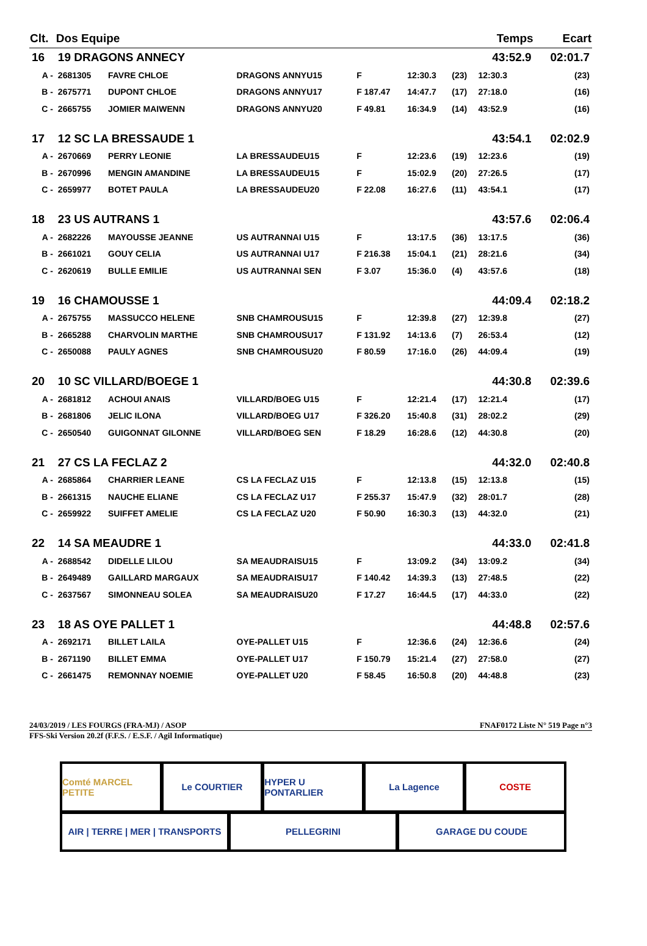| Clt. | Dos Equipe | | | | | | Temps | | Ecart |
| --- | --- | --- | --- | --- | --- | --- | --- | --- | --- |
| 16 | 19 DRAGONS ANNECY | | | | | | 43:52.9 | | 02:01.7 |
| A - | 2681305 | FAVRE CHLOE | DRAGONS ANNYU15 | F | 12:30.3 | (23) | 12:30.3 | | (23) |
| B - | 2675771 | DUPONT CHLOE | DRAGONS ANNYU17 | F 187.47 | 14:47.7 | (17) | 27:18.0 | | (16) |
| C - | 2665755 | JOMIER MAIWENN | DRAGONS ANNYU20 | F 49.81 | 16:34.9 | (14) | 43:52.9 | | (16) |
| 17 | 12 SC LA BRESSAUDE 1 | | | | | | 43:54.1 | | 02:02.9 |
| A - | 2670669 | PERRY LEONIE | LA BRESSAUDEU15 | F | 12:23.6 | (19) | 12:23.6 | | (19) |
| B - | 2670996 | MENGIN AMANDINE | LA BRESSAUDEU15 | F | 15:02.9 | (20) | 27:26.5 | | (17) |
| C - | 2659977 | BOTET PAULA | LA BRESSAUDEU20 | F 22.08 | 16:27.6 | (11) | 43:54.1 | | (17) |
| 18 | 23 US AUTRANS 1 | | | | | | 43:57.6 | | 02:06.4 |
| A - | 2682226 | MAYOUSSE JEANNE | US AUTRANNAI U15 | F | 13:17.5 | (36) | 13:17.5 | | (36) |
| B - | 2661021 | GOUY CELIA | US AUTRANNAI U17 | F 216.38 | 15:04.1 | (21) | 28:21.6 | | (34) |
| C - | 2620619 | BULLE EMILIE | US AUTRANNAI SEN | F 3.07 | 15:36.0 | (4) | 43:57.6 | | (18) |
| 19 | 16 CHAMOUSSE 1 | | | | | | 44:09.4 | | 02:18.2 |
| A - | 2675755 | MASSUCCO HELENE | SNB CHAMROUSU15 | F | 12:39.8 | (27) | 12:39.8 | | (27) |
| B - | 2665288 | CHARVOLIN MARTHE | SNB CHAMROUSU17 | F 131.92 | 14:13.6 | (7) | 26:53.4 | | (12) |
| C - | 2650088 | PAULY AGNES | SNB CHAMROUSU20 | F 80.59 | 17:16.0 | (26) | 44:09.4 | | (19) |
| 20 | 10 SC VILLARD/BOEGE 1 | | | | | | 44:30.8 | | 02:39.6 |
| A - | 2681812 | ACHOUI ANAIS | VILLARD/BOEG U15 | F | 12:21.4 | (17) | 12:21.4 | | (17) |
| B - | 2681806 | JELIC ILONA | VILLARD/BOEG U17 | F 326.20 | 15:40.8 | (31) | 28:02.2 | | (29) |
| C - | 2650540 | GUIGONNAT GILONNE | VILLARD/BOEG SEN | F 18.29 | 16:28.6 | (12) | 44:30.8 | | (20) |
| 21 | 27 CS LA FECLAZ 2 | | | | | | 44:32.0 | | 02:40.8 |
| A - | 2685864 | CHARRIER LEANE | CS LA FECLAZ U15 | F | 12:13.8 | (15) | 12:13.8 | | (15) |
| B - | 2661315 | NAUCHE ELIANE | CS LA FECLAZ U17 | F 255.37 | 15:47.9 | (32) | 28:01.7 | | (28) |
| C - | 2659922 | SUIFFET AMELIE | CS LA FECLAZ U20 | F 50.90 | 16:30.3 | (13) | 44:32.0 | | (21) |
| 22 | 14 SA MEAUDRE 1 | | | | | | 44:33.0 | | 02:41.8 |
| A - | 2688542 | DIDELLE LILOU | SA MEAUDRAISU15 | F | 13:09.2 | (34) | 13:09.2 | | (34) |
| B - | 2649489 | GAILLARD MARGAUX | SA MEAUDRAISU17 | F 140.42 | 14:39.3 | (13) | 27:48.5 | | (22) |
| C - | 2637567 | SIMONNEAU SOLEA | SA MEAUDRAISU20 | F 17.27 | 16:44.5 | (17) | 44:33.0 | | (22) |
| 23 | 18 AS OYE PALLET 1 | | | | | | 44:48.8 | | 02:57.6 |
| A - | 2692171 | BILLET LAILA | OYE-PALLET U15 | F | 12:36.6 | (24) | 12:36.6 | | (24) |
| B - | 2671190 | BILLET EMMA | OYE-PALLET U17 | F 150.79 | 15:21.4 | (27) | 27:58.0 | | (27) |
| C - | 2661475 | REMONNAY NOEMIE | OYE-PALLET U20 | F 58.45 | 16:50.8 | (20) | 44:48.8 | | (23) |
24/03/2019 / LES FOURGS (FRA-MJ) / ASOP FNAF0172 Liste N° 519 Page n°3
FFS-Ski Version 20.2f (F.F.S. / E.S.F. / Agil Informatique)
Comté MARCEL PETITE Le COURTIER HYPER U PONTARLIER La Lagence COSTE AIR | TERRE | MER | TRANSPORTS PELLEGRINI GARAGE DU COUDE